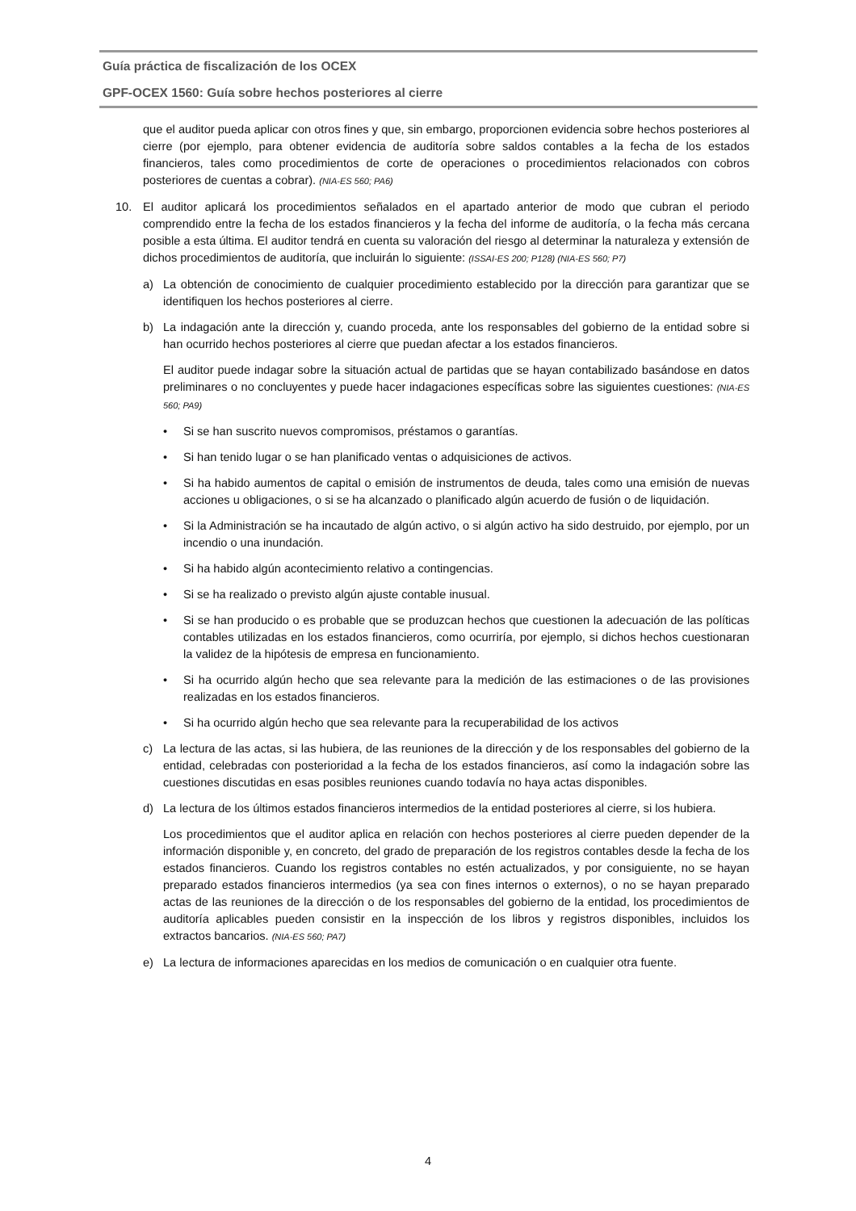Guía práctica de fiscalización de los OCEX
GPF-OCEX 1560: Guía sobre hechos posteriores al cierre
que el auditor pueda aplicar con otros fines y que, sin embargo, proporcionen evidencia sobre hechos posteriores al cierre (por ejemplo, para obtener evidencia de auditoría sobre saldos contables a la fecha de los estados financieros, tales como procedimientos de corte de operaciones o procedimientos relacionados con cobros posteriores de cuentas a cobrar). (NIA-ES 560; PA6)
10. El auditor aplicará los procedimientos señalados en el apartado anterior de modo que cubran el periodo comprendido entre la fecha de los estados financieros y la fecha del informe de auditoría, o la fecha más cercana posible a esta última. El auditor tendrá en cuenta su valoración del riesgo al determinar la naturaleza y extensión de dichos procedimientos de auditoría, que incluirán lo siguiente: (ISSAI-ES 200; P128) (NIA-ES 560; P7)
a) La obtención de conocimiento de cualquier procedimiento establecido por la dirección para garantizar que se identifiquen los hechos posteriores al cierre.
b) La indagación ante la dirección y, cuando proceda, ante los responsables del gobierno de la entidad sobre si han ocurrido hechos posteriores al cierre que puedan afectar a los estados financieros.
El auditor puede indagar sobre la situación actual de partidas que se hayan contabilizado basándose en datos preliminares o no concluyentes y puede hacer indagaciones específicas sobre las siguientes cuestiones: (NIA-ES 560; PA9)
• Si se han suscrito nuevos compromisos, préstamos o garantías.
• Si han tenido lugar o se han planificado ventas o adquisiciones de activos.
• Si ha habido aumentos de capital o emisión de instrumentos de deuda, tales como una emisión de nuevas acciones u obligaciones, o si se ha alcanzado o planificado algún acuerdo de fusión o de liquidación.
• Si la Administración se ha incautado de algún activo, o si algún activo ha sido destruido, por ejemplo, por un incendio o una inundación.
• Si ha habido algún acontecimiento relativo a contingencias.
• Si se ha realizado o previsto algún ajuste contable inusual.
• Si se han producido o es probable que se produzcan hechos que cuestionen la adecuación de las políticas contables utilizadas en los estados financieros, como ocurriría, por ejemplo, si dichos hechos cuestionaran la validez de la hipótesis de empresa en funcionamiento.
• Si ha ocurrido algún hecho que sea relevante para la medición de las estimaciones o de las provisiones realizadas en los estados financieros.
• Si ha ocurrido algún hecho que sea relevante para la recuperabilidad de los activos
c) La lectura de las actas, si las hubiera, de las reuniones de la dirección y de los responsables del gobierno de la entidad, celebradas con posterioridad a la fecha de los estados financieros, así como la indagación sobre las cuestiones discutidas en esas posibles reuniones cuando todavía no haya actas disponibles.
d) La lectura de los últimos estados financieros intermedios de la entidad posteriores al cierre, si los hubiera.
Los procedimientos que el auditor aplica en relación con hechos posteriores al cierre pueden depender de la información disponible y, en concreto, del grado de preparación de los registros contables desde la fecha de los estados financieros. Cuando los registros contables no estén actualizados, y por consiguiente, no se hayan preparado estados financieros intermedios (ya sea con fines internos o externos), o no se hayan preparado actas de las reuniones de la dirección o de los responsables del gobierno de la entidad, los procedimientos de auditoría aplicables pueden consistir en la inspección de los libros y registros disponibles, incluidos los extractos bancarios. (NIA-ES 560; PA7)
e) La lectura de informaciones aparecidas en los medios de comunicación o en cualquier otra fuente.
4